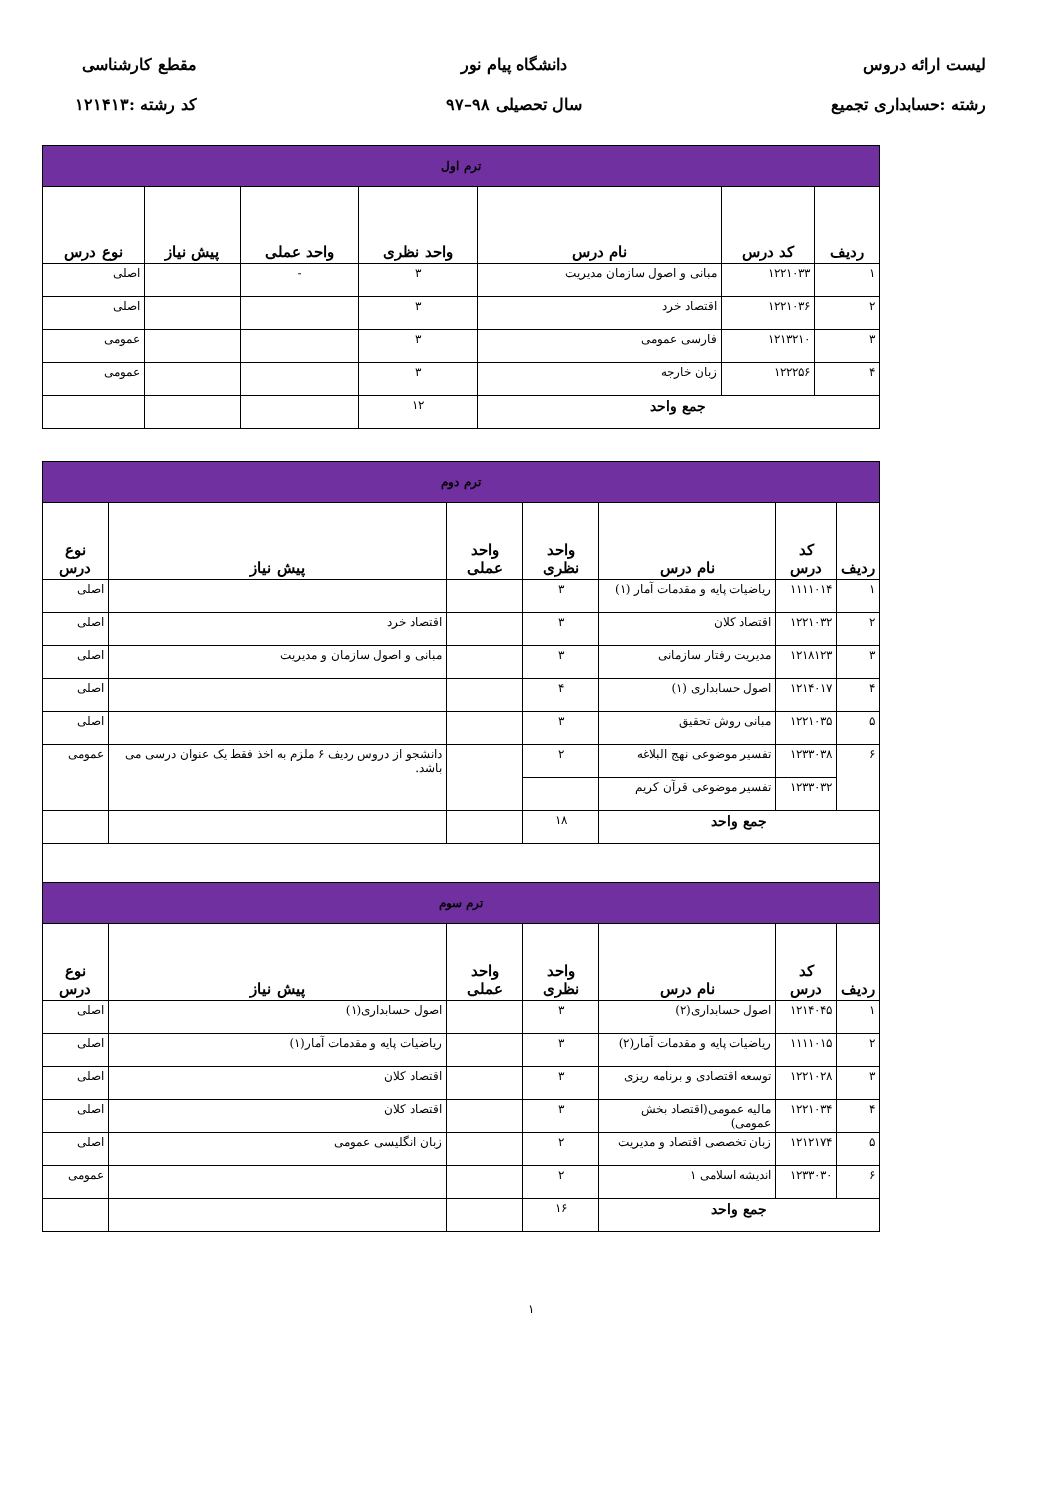لیست ارائه دروس
رشته :حسابداری تجمیع
دانشگاه پیام نور
سال تحصیلی ۹۸–۹۷
مقطع کارشناسی
کد رشته :۱۲۱۴۱۳
| ترم اول | | | | | | |
| ردیف | کد درس | نام درس | واحد نظری | واحد عملی | پیش نیاز | نوع درس |
| ۱ | ۱۲۲۱۰۳۳ | مبانی و اصول سازمان مدیریت | ۳ | - | | اصلی |
| ۲ | ۱۲۲۱۰۳۶ | اقتصاد خرد | ۳ | | | اصلی |
| ۳ | ۱۲۱۳۲۱۰ | فارسی عمومی | ۳ | | | عمومی |
| ۴ | ۱۲۲۲۵۶ | زبان خارجه | ۳ | | | عمومی |
| جمع واحد | | | ۱۲ | | | |
| ترم دوم | | | | | | |
| ردیف | کد درس | نام درس | واحد نظری | واحد عملی | پیش نیاز | نوع درس |
| ۱ | ۱۱۱۱۰۱۴ | ریاضیات پایه و مقدمات آمار (۱) | ۳ | | | اصلی |
| ۲ | ۱۲۲۱۰۳۲ | اقتصاد کلان | ۳ | | اقتصاد خرد | اصلی |
| ۳ | ۱۲۱۸۱۲۳ | مدیریت رفتار سازمانی | ۳ | | مبانی و اصول سازمان و مدیریت | اصلی |
| ۴ | ۱۲۱۴۰۱۷ | اصول حسابداری (۱) | ۴ | | | اصلی |
| ۵ | ۱۲۲۱۰۳۵ | مبانی روش تحقیق | ۳ | | | اصلی |
| ۶ | ۱۲۳۳۰۳۸ | تفسیر موضوعی نهج البلاغه | ۲ | | دانشجو از دروس ردیف ۶ ملزم به اخذ فقط یک عنوان درسی می باشد. | عمومی |
| | ۱۲۳۳۰۳۲ | تفسیر موضوعی قرآن کریم | | | | |
| جمع واحد | | | ۱۸ | | | |
| ترم سوم | | | | | | |
| ردیف | کد درس | نام درس | واحد نظری | واحد عملی | پیش نیاز | نوع درس |
| ۱ | ۱۲۱۴۰۴۵ | اصول حسابداری(۲) | ۳ | | اصول حسابداری(۱) | اصلی |
| ۲ | ۱۱۱۱۰۱۵ | ریاضیات پایه و مقدمات آمار(۲) | ۳ | | ریاضیات پایه و مقدمات آمار(۱) | اصلی |
| ۳ | ۱۲۲۱۰۲۸ | توسعه اقتصادی و برنامه ریزی | ۳ | | اقتصاد کلان | اصلی |
| ۴ | ۱۲۲۱۰۳۴ | مالیه عمومی(اقتصاد بخش عمومی) | ۳ | | اقتصاد کلان | اصلی |
| ۵ | ۱۲۱۲۱۷۴ | زبان تخصصی اقتصاد و مدیریت | ۲ | | زبان انگلیسی عمومی | اصلی |
| ۶ | ۱۲۳۳۰۳۰ | اندیشه اسلامی ۱ | ۲ | | | عمومی |
| جمع واحد | | | ۱۶ | | | |
۱